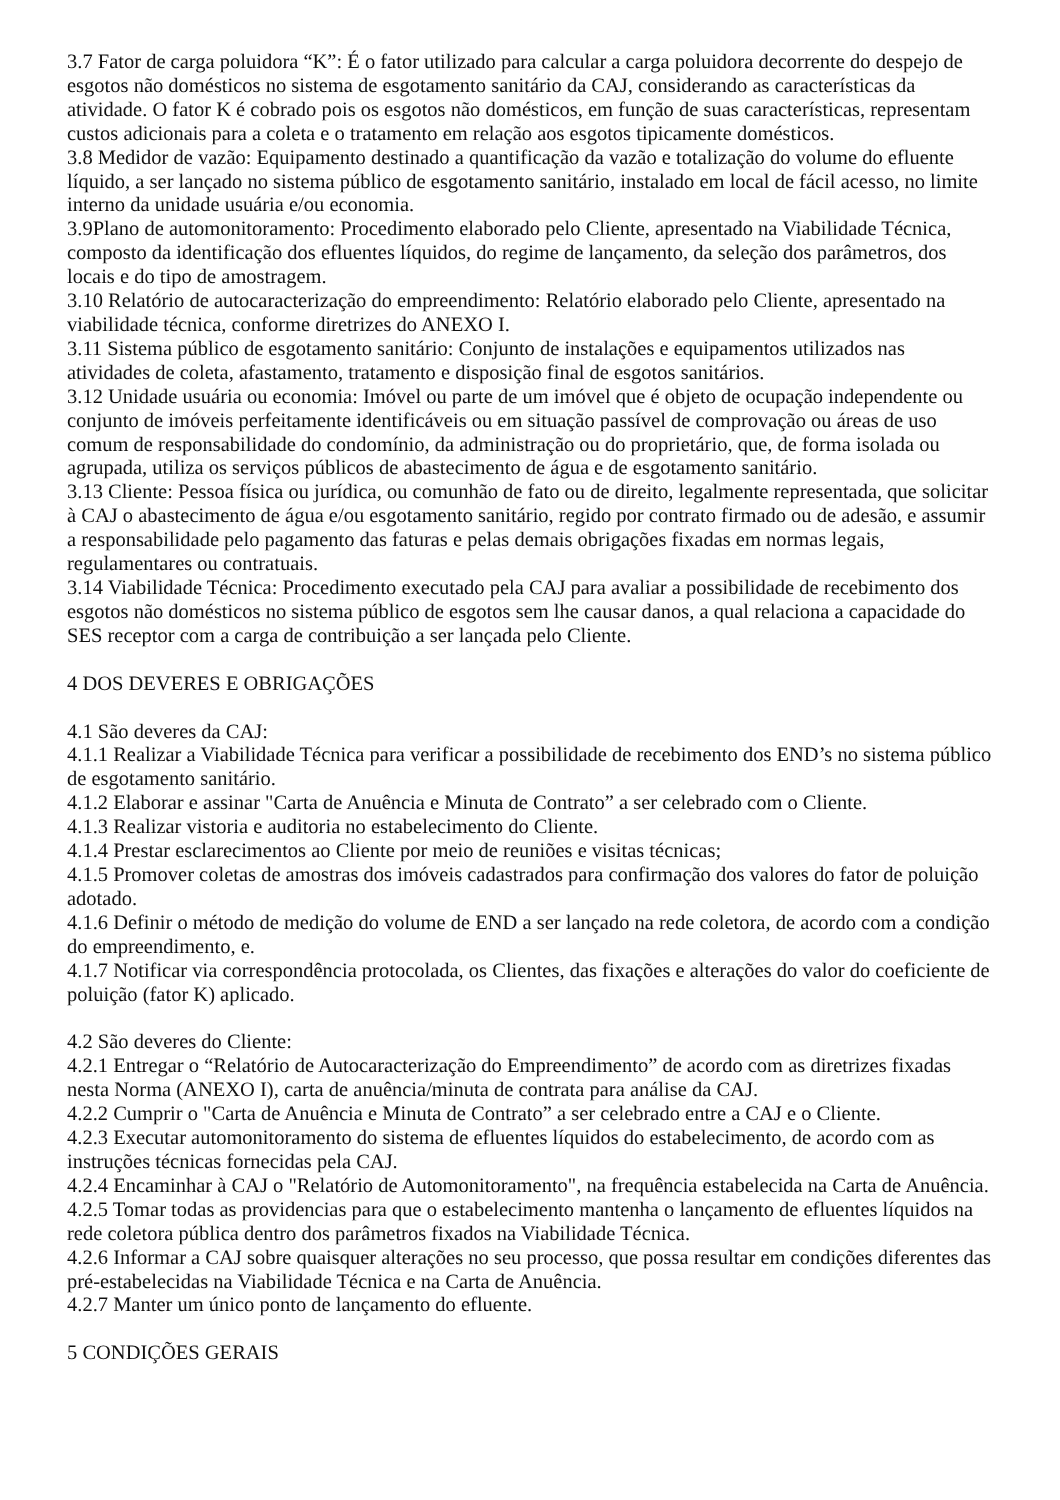3.7 Fator de carga poluidora “K”: É o fator utilizado para calcular a carga poluidora decorrente do despejo de esgotos não domésticos no sistema de esgotamento sanitário da CAJ, considerando as características da atividade. O fator K é cobrado pois os esgotos não domésticos, em função de suas características, representam custos adicionais para a coleta e o tratamento em relação aos esgotos tipicamente domésticos.
3.8 Medidor de vazão: Equipamento destinado a quantificação da vazão e totalização do volume do efluente líquido, a ser lançado no sistema público de esgotamento sanitário, instalado em local de fácil acesso, no limite interno da unidade usuária e/ou economia.
3.9Plano de automonitoramento: Procedimento elaborado pelo Cliente, apresentado na Viabilidade Técnica, composto da identificação dos efluentes líquidos, do regime de lançamento, da seleção dos parâmetros, dos locais e do tipo de amostragem.
3.10 Relatório de autocaracterização do empreendimento: Relatório elaborado pelo Cliente, apresentado na viabilidade técnica, conforme diretrizes do ANEXO I.
3.11 Sistema público de esgotamento sanitário: Conjunto de instalações e equipamentos utilizados nas atividades de coleta, afastamento, tratamento e disposição final de esgotos sanitários.
3.12 Unidade usuária ou economia: Imóvel ou parte de um imóvel que é objeto de ocupação independente ou conjunto de imóveis perfeitamente identificáveis ou em situação passível de comprovação ou áreas de uso comum de responsabilidade do condomínio, da administração ou do proprietário, que, de forma isolada ou agrupada, utiliza os serviços públicos de abastecimento de água e de esgotamento sanitário.
3.13 Cliente: Pessoa física ou jurídica, ou comunhão de fato ou de direito, legalmente representada, que solicitar à CAJ o abastecimento de água e/ou esgotamento sanitário, regido por contrato firmado ou de adesão, e assumir a responsabilidade pelo pagamento das faturas e pelas demais obrigações fixadas em normas legais, regulamentares ou contratuais.
3.14 Viabilidade Técnica: Procedimento executado pela CAJ para avaliar a possibilidade de recebimento dos esgotos não domésticos no sistema público de esgotos sem lhe causar danos, a qual relaciona a capacidade do SES receptor com a carga de contribuição a ser lançada pelo Cliente.
4 DOS DEVERES E OBRIGAÇÕES
4.1 São deveres da CAJ:
4.1.1 Realizar a Viabilidade Técnica para verificar a possibilidade de recebimento dos END’s no sistema público de esgotamento sanitário.
4.1.2 Elaborar e assinar "Carta de Anuência e Minuta de Contrato” a ser celebrado com o Cliente.
4.1.3 Realizar vistoria e auditoria no estabelecimento do Cliente.
4.1.4 Prestar esclarecimentos ao Cliente por meio de reuniões e visitas técnicas;
4.1.5 Promover coletas de amostras dos imóveis cadastrados para confirmação dos valores do fator de poluição adotado.
4.1.6 Definir o método de medição do volume de END a ser lançado na rede coletora, de acordo com a condição do empreendimento, e.
4.1.7 Notificar via correspondência protocolada, os Clientes, das fixações e alterações do valor do coeficiente de poluição (fator K) aplicado.
4.2 São deveres do Cliente:
4.2.1 Entregar o “Relatório de Autocaracterização do Empreendimento” de acordo com as diretrizes fixadas nesta Norma (ANEXO I), carta de anuência/minuta de contrata para análise da CAJ.
4.2.2 Cumprir o "Carta de Anuência e Minuta de Contrato” a ser celebrado entre a CAJ e o Cliente.
4.2.3 Executar automonitoramento do sistema de efluentes líquidos do estabelecimento, de acordo com as instruções técnicas fornecidas pela CAJ.
4.2.4 Encaminhar à CAJ o "Relatório de Automonitoramento", na frequência estabelecida na Carta de Anuência.
4.2.5 Tomar todas as providencias para que o estabelecimento mantenha o lançamento de efluentes líquidos na rede coletora pública dentro dos parâmetros fixados na Viabilidade Técnica.
4.2.6 Informar a CAJ sobre quaisquer alterações no seu processo, que possa resultar em condições diferentes das pré-estabelecidas na Viabilidade Técnica e na Carta de Anuência.
4.2.7 Manter um único ponto de lançamento do efluente.
5 CONDIÇÕES GERAIS